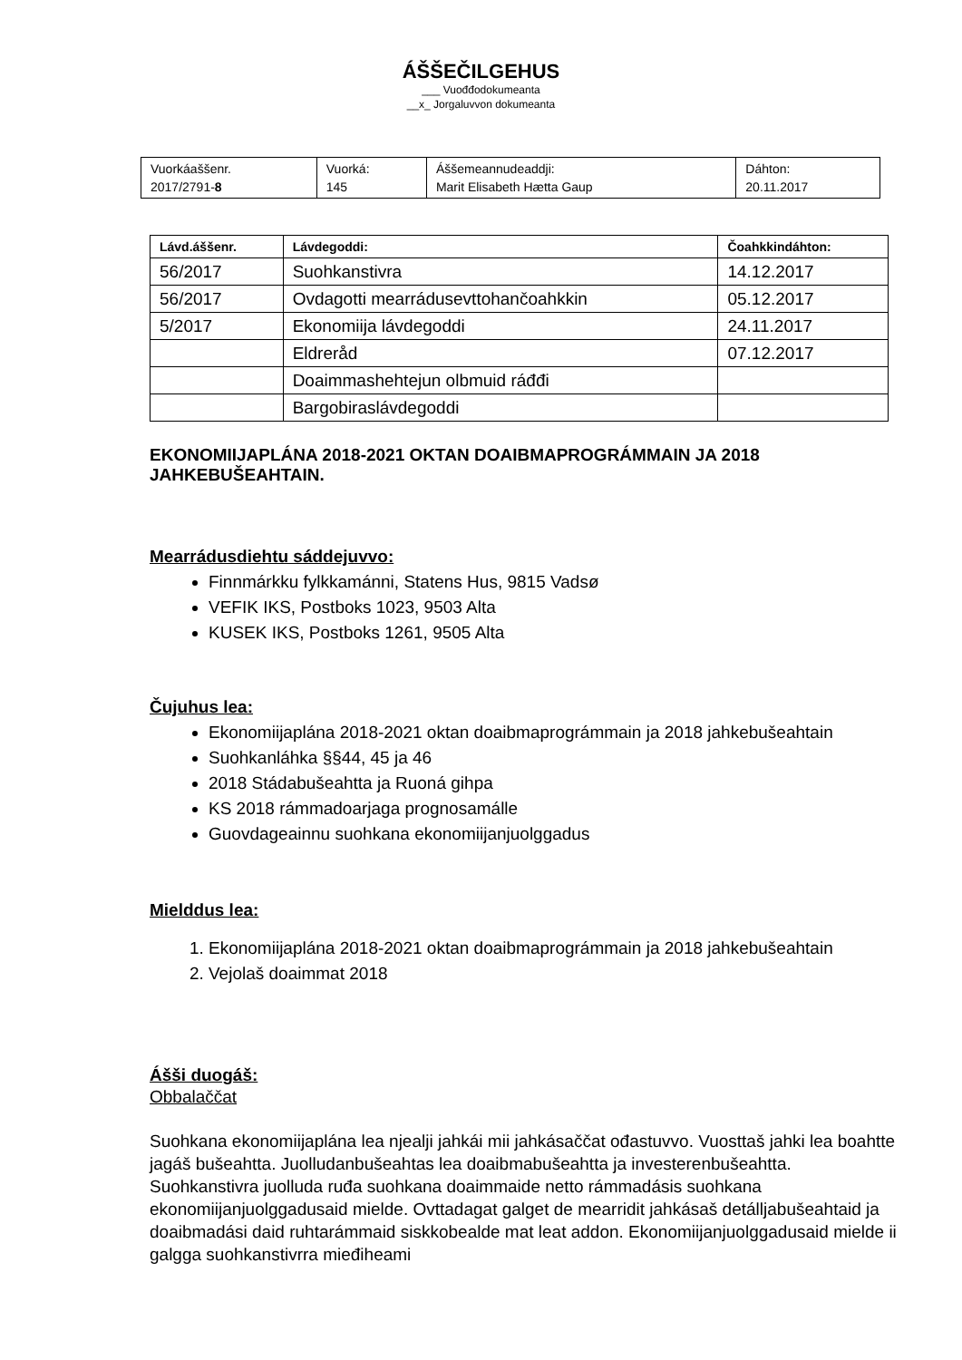ÁŠŠEČILGEHUS
___ Vuođđodokumeanta
__x_ Jorgaluvvon dokumeanta
| Vuorkáaššenr. 2017/2791- 8 | Vuorká: 145 | Áššemeannudeaddji: Marit Elisabeth Hætta Gaup | Dáhton: 20.11.2017 |
| Lávd.áššenr. | Lávdegoddi: | Čoahkkindáhton: |
| --- | --- | --- |
| 56/2017 | Suohkanstivra | 14.12.2017 |
| 56/2017 | Ovdagotti mearrádusevttohančoahkkin | 05.12.2017 |
| 5/2017 | Ekonomiija lávdegoddi | 24.11.2017 |
| | Eldreråd | 07.12.2017 |
| | Doaimmashehtejun olbmuid ráđđi | |
| | Bargobiraslávdegoddi | |
EKONOMIIJAPLÁNA 2018-2021 OKTAN DOAIBMAPROGRÁMMAIN JA 2018 JAHKEBUŠEAHTAIN.
Mearrádusdiehtu sáddejuvvo:
Finnmárkku fylkkamánni, Statens Hus, 9815 Vadsø
VEFIK IKS, Postboks 1023, 9503 Alta
KUSEK IKS, Postboks 1261, 9505 Alta
Čujuhus lea:
Ekonomiijaplána 2018-2021 oktan doaibmaprográmmain ja 2018 jahkebušeahtain
Suohkanláhka §§44, 45 ja 46
2018 Stádabušeahtta ja Ruoná gihpa
KS 2018 rámmadoarjaga prognosamálle
Guovdageainnu suohkana ekonomiijanjuolggadus
Mielddus lea:
1. Ekonomiijaplána 2018-2021 oktan doaibmaprográmmain ja 2018 jahkebušeahtain
2. Vejolaš doaimmat 2018
Ášši duogáš:
Obbalaččat
Suohkana ekonomiijaplána lea njealji jahkái mii jahkásaččat ođastuvvo. Vuosttaš jahki lea boahtte jagáš bušeahtta. Juolludanbušeahtas lea doaibmabušeahtta ja investerenbušeahtta. Suohkanstivra juolluda ruđa suohkana doaimmaide netto rámmadásis suohkana ekonomiijanjuolggadusaid mielde. Ovttadagat galget de mearridit jahkásaš detálljabušeahtaid ja doaibmadási daid ruhtarámmaid siskkobealde mat leat addon. Ekonomiijanjuolggadusaid mielde ii galgga suohkanstivrra mieđiheami